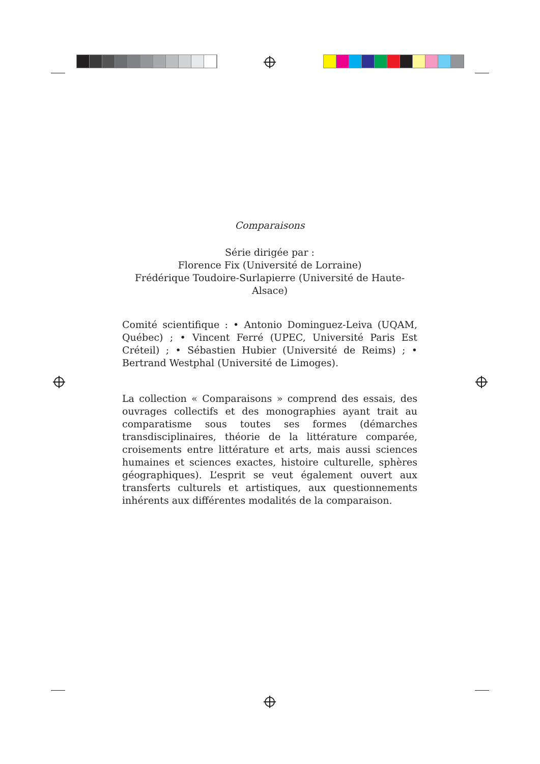Comparaisons
Série dirigée par :
Florence Fix (Université de Lorraine)
Frédérique Toudoire-Surlapierre (Université de Haute-Alsace)
Comité scientifique : • Antonio Dominguez-Leiva (UQAM, Québec) ; • Vincent Ferré (UPEC, Université Paris Est Créteil) ; • Sébastien Hubier (Université de Reims) ; • Bertrand Westphal (Université de Limoges).
La collection « Comparaisons » comprend des essais, des ouvrages collectifs et des monographies ayant trait au comparatisme sous toutes ses formes (démarches transdisciplinaires, théorie de la littérature comparée, croisements entre littérature et arts, mais aussi sciences humaines et sciences exactes, histoire culturelle, sphères géographiques). L’esprit se veut également ouvert aux transferts culturels et artistiques, aux questionnements inhérents aux différentes modalités de la comparaison.